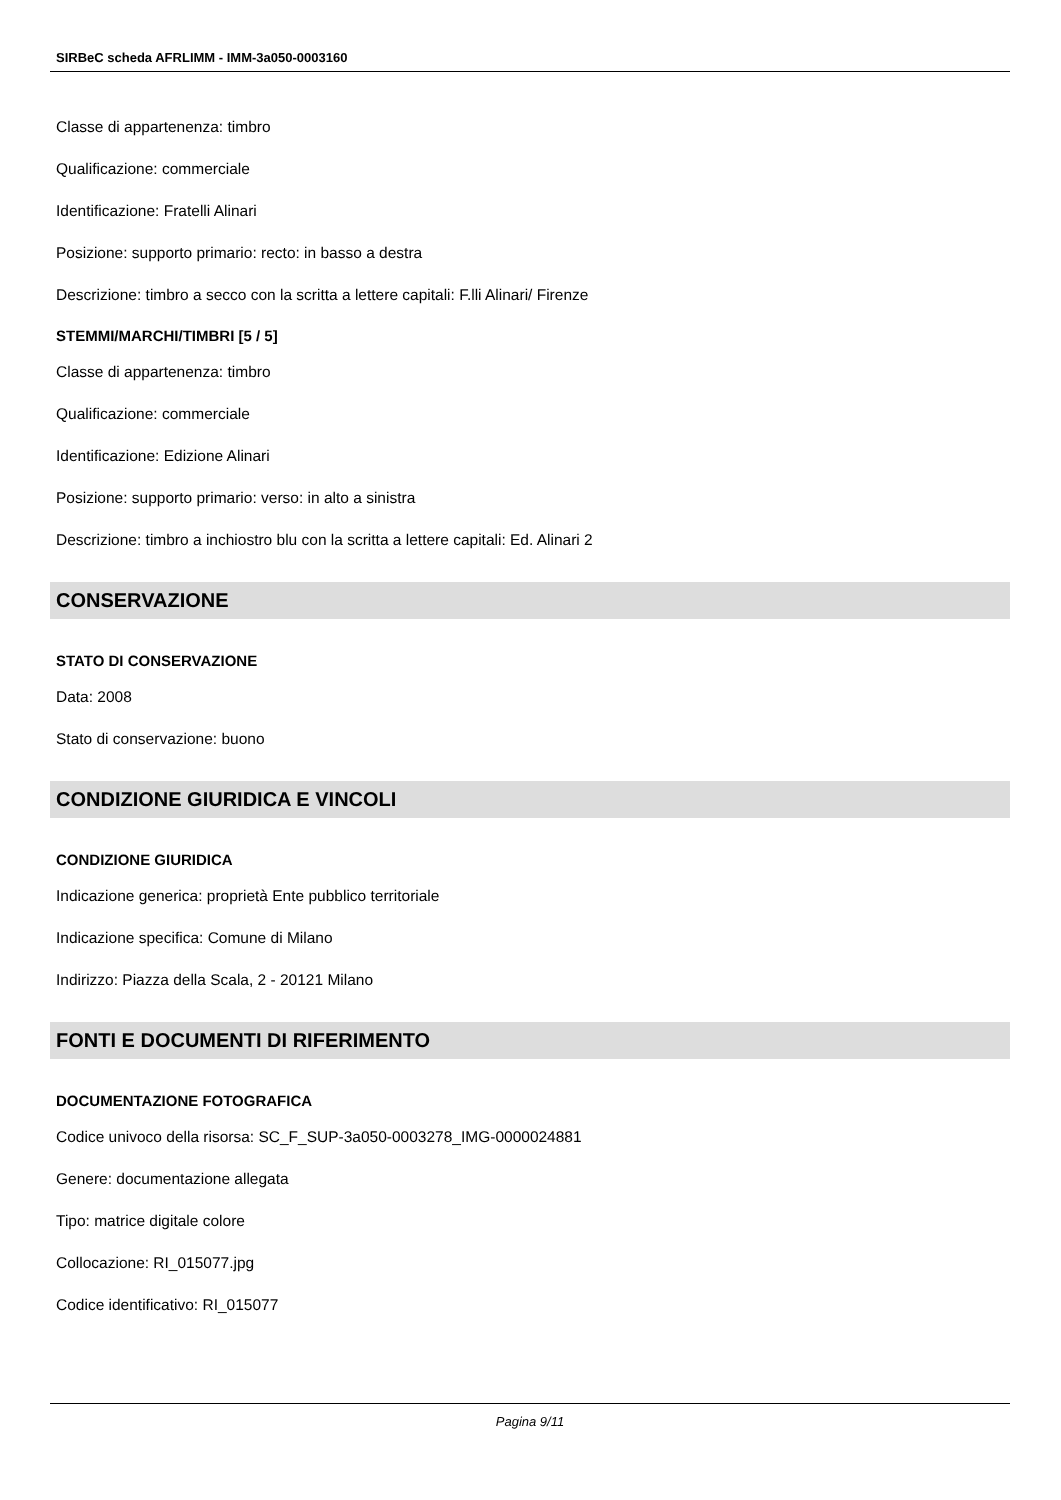SIRBeC scheda AFRLIMM - IMM-3a050-0003160
Classe di appartenenza: timbro
Qualificazione: commerciale
Identificazione: Fratelli Alinari
Posizione: supporto primario: recto: in basso a destra
Descrizione: timbro a secco con la scritta a lettere capitali: F.lli Alinari/ Firenze
STEMMI/MARCHI/TIMBRI [5 / 5]
Classe di appartenenza: timbro
Qualificazione: commerciale
Identificazione: Edizione Alinari
Posizione: supporto primario: verso: in alto a sinistra
Descrizione: timbro a inchiostro blu con la scritta a lettere capitali: Ed. Alinari 2
CONSERVAZIONE
STATO DI CONSERVAZIONE
Data: 2008
Stato di conservazione: buono
CONDIZIONE GIURIDICA E VINCOLI
CONDIZIONE GIURIDICA
Indicazione generica: proprietà Ente pubblico territoriale
Indicazione specifica: Comune di Milano
Indirizzo: Piazza della Scala, 2 - 20121 Milano
FONTI E DOCUMENTI DI RIFERIMENTO
DOCUMENTAZIONE FOTOGRAFICA
Codice univoco della risorsa: SC_F_SUP-3a050-0003278_IMG-0000024881
Genere: documentazione allegata
Tipo: matrice digitale colore
Collocazione: RI_015077.jpg
Codice identificativo: RI_015077
Pagina 9/11